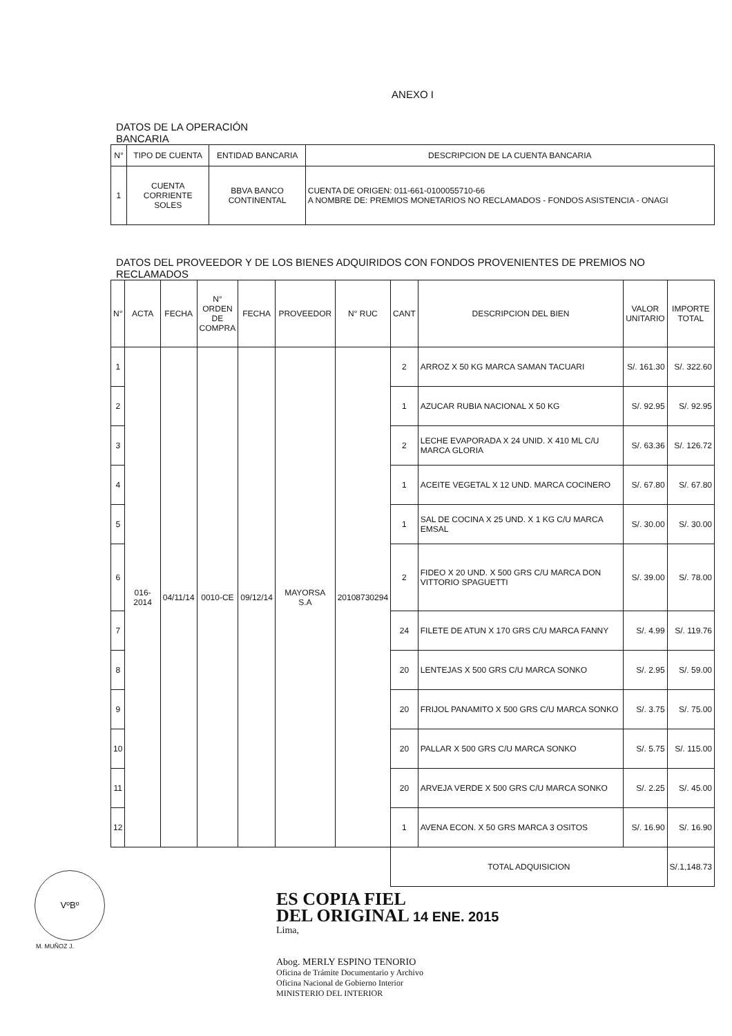ANEXO I
DATOS DE LA OPERACIÓN
BANCARIA
| N° | TIPO DE CUENTA | ENTIDAD BANCARIA | DESCRIPCION DE LA CUENTA BANCARIA |
| --- | --- | --- | --- |
| 1 | CUENTA CORRIENTE SOLES | BBVA BANCO CONTINENTAL | CUENTA DE ORIGEN: 011-661-0100055710-66 A NOMBRE DE: PREMIOS MONETARIOS NO RECLAMADOS - FONDOS ASISTENCIA - ONAGI |
DATOS DEL PROVEEDOR Y DE LOS BIENES ADQUIRIDOS CON FONDOS PROVENIENTES DE PREMIOS NO RECLAMADOS
| N° | ACTA | FECHA | N° ORDEN DE COMPRA | FECHA | PROVEEDOR | N° RUC | CANT | DESCRIPCION DEL BIEN | VALOR UNITARIO | IMPORTE TOTAL |
| --- | --- | --- | --- | --- | --- | --- | --- | --- | --- | --- |
| 1 | 016-2014 | 04/11/14 | 0010-CE | 09/12/14 | MAYORSA S.A | 20108730294 | 2 | ARROZ X 50 KG MARCA SAMAN TACUARI | S/. 161.30 | S/. 322.60 |
| 2 | | | | | | | 1 | AZUCAR RUBIA NACIONAL X 50 KG | S/. 92.95 | S/. 92.95 |
| 3 | | | | | | | 2 | LECHE EVAPORADA X 24 UNID. X 410 ML C/U MARCA GLORIA | S/. 63.36 | S/. 126.72 |
| 4 | | | | | | | 1 | ACEITE VEGETAL X 12 UND. MARCA COCINERO | S/. 67.80 | S/. 67.80 |
| 5 | | | | | | | 1 | SAL DE COCINA X 25 UND. X 1 KG C/U MARCA EMSAL | S/. 30.00 | S/. 30.00 |
| 6 | | | | | | | 2 | FIDEO X 20 UND. X 500 GRS C/U MARCA DON VITTORIO SPAGUETTI | S/. 39.00 | S/. 78.00 |
| 7 | | | | | | | 24 | FILETE DE ATUN X 170 GRS C/U MARCA FANNY | S/. 4.99 | S/. 119.76 |
| 8 | | | | | | | 20 | LENTEJAS X 500 GRS C/U MARCA SONKO | S/. 2.95 | S/. 59.00 |
| 9 | | | | | | | 20 | FRIJOL PANAMITO X 500 GRS C/U MARCA SONKO | S/. 3.75 | S/. 75.00 |
| 10 | | | | | | | 20 | PALLAR X 500 GRS C/U MARCA SONKO | S/. 5.75 | S/. 115.00 |
| 11 | | | | | | | 20 | ARVEJA VERDE X 500 GRS C/U MARCA SONKO | S/. 2.25 | S/. 45.00 |
| 12 | | | | | | | 1 | AVENA ECON. X 50 GRS MARCA 3 OSITOS | S/. 16.90 | S/. 16.90 |
| | | | | | | | TOTAL ADQUISICION | | | S/.1,148.73 |
VºBº
M. MUÑOZ J.
ES COPIA FIEL
DEL ORIGINAL 14 ENE. 2015
Lima,
Abog. MERLY ESPINO TENORIO
Oficina de Trámite Documentario y Archivo
Oficina Nacional de Gobierno Interior
MINISTERIO DEL INTERIOR